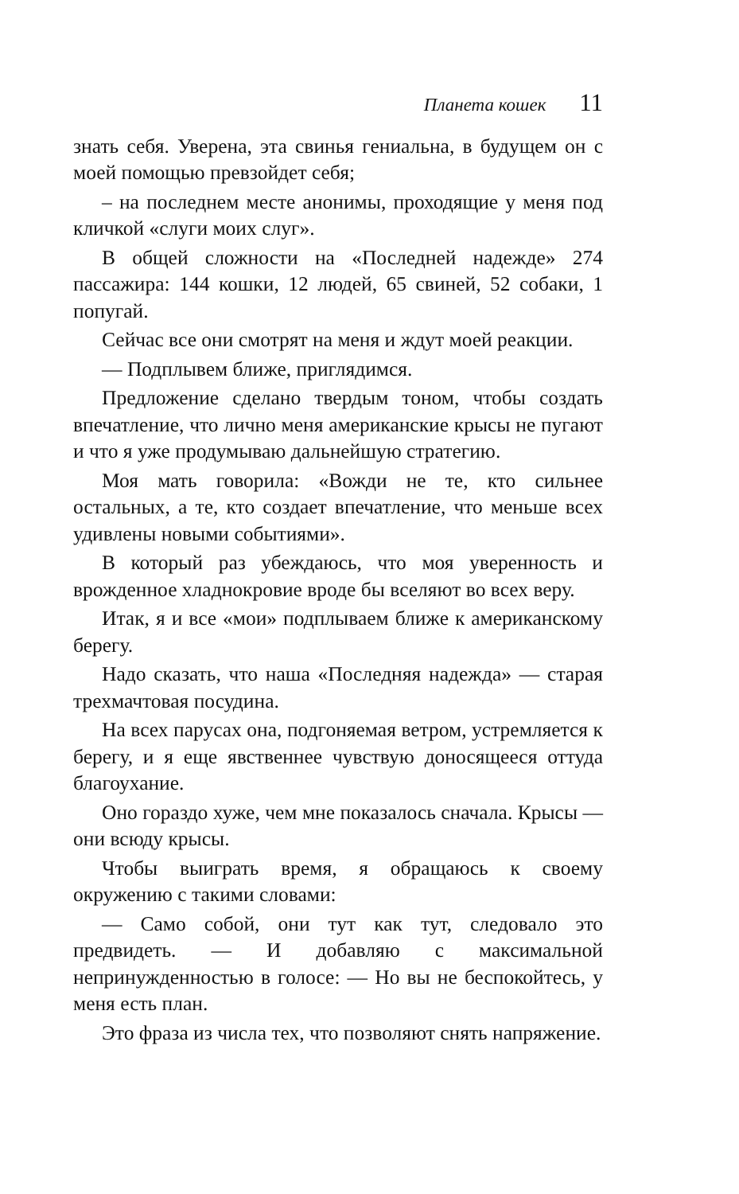Планета кошек 11
знать себя. Уверена, эта свинья гениальна, в будущем он с моей помощью превзойдет себя;
– на последнем месте анонимы, проходящие у меня под кличкой «слуги моих слуг».
В общей сложности на «Последней надежде» 274 пассажира: 144 кошки, 12 людей, 65 свиней, 52 собаки, 1 попугай.
Сейчас все они смотрят на меня и ждут моей реакции.
— Подплывем ближе, приглядимся.
Предложение сделано твердым тоном, чтобы создать впечатление, что лично меня американские крысы не пугают и что я уже продумываю дальнейшую стратегию.
Моя мать говорила: «Вожди не те, кто сильнее остальных, а те, кто создает впечатление, что меньше всех удивлены новыми событиями».
В который раз убеждаюсь, что моя уверенность и врожденное хладнокровие вроде бы вселяют во всех веру.
Итак, я и все «мои» подплываем ближе к американскому берегу.
Надо сказать, что наша «Последняя надежда» — старая трехмачтовая посудина.
На всех парусах она, подгоняемая ветром, устремляется к берегу, и я еще явственнее чувствую доносящееся оттуда благоухание.
Оно гораздо хуже, чем мне показалось сначала. Крысы — они всюду крысы.
Чтобы выиграть время, я обращаюсь к своему окружению с такими словами:
— Само собой, они тут как тут, следовало это предвидеть. — И добавляю с максимальной непринужденностью в голосе: — Но вы не беспокойтесь, у меня есть план.
Это фраза из числа тех, что позволяют снять напряжение.